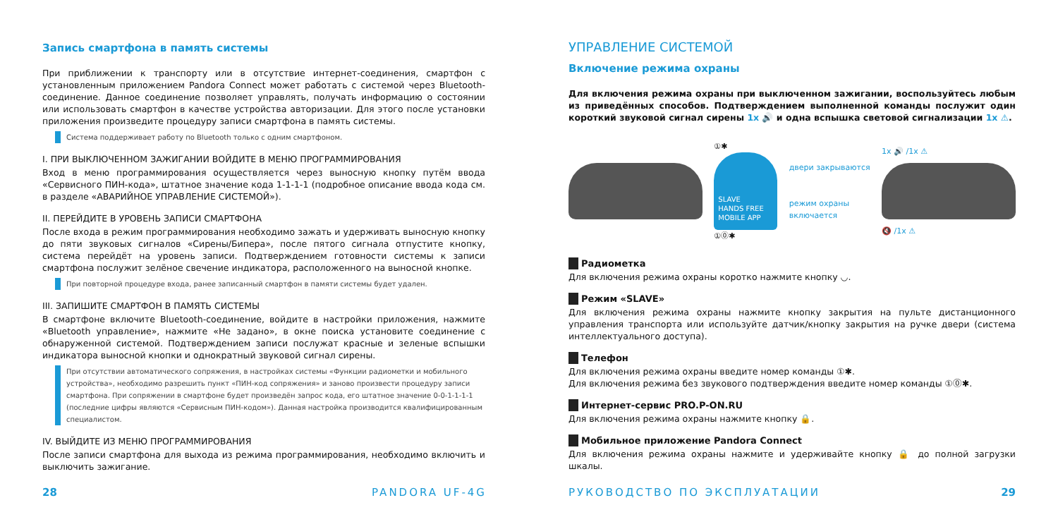Запись смартфона в память системы
При приближении к транспорту или в отсутствие интернет-соединения, смартфон с установленным приложением Pandora Connect может работать с системой через Bluetooth-соединение. Данное соединение позволяет управлять, получать информацию о состоянии или использовать смартфон в качестве устройства авторизации. Для этого после установки приложения произведите процедуру записи смартфона в память системы.
Система поддерживает работу по Bluetooth только с одним смартфоном.
I. ПРИ ВЫКЛЮЧЕННОМ ЗАЖИГАНИИ ВОЙДИТЕ В МЕНЮ ПРОГРАММИРОВАНИЯ
Вход в меню программирования осуществляется через выносную кнопку путём ввода «Сервисного ПИН-кода», штатное значение кода 1-1-1-1 (подробное описание ввода кода см. в разделе «АВАРИЙНОЕ УПРАВЛЕНИЕ СИСТЕМОЙ»).
II. ПЕРЕЙДИТЕ В УРОВЕНЬ ЗАПИСИ СМАРТФОНА
После входа в режим программирования необходимо зажать и удерживать выносную кнопку до пяти звуковых сигналов «Сирены/Бипера», после пятого сигнала отпустите кнопку, система перейдёт на уровень записи. Подтверждением готовности системы к записи смартфона послужит зелёное свечение индикатора, расположенного на выносной кнопке.
При повторной процедуре входа, ранее записанный смартфон в памяти системы будет удален.
III. ЗАПИШИТЕ СМАРТФОН В ПАМЯТЬ СИСТЕМЫ
В смартфоне включите Bluetooth-соединение, войдите в настройки приложения, нажмите «Bluetooth управление», нажмите «Не задано», в окне поиска установите соединение с обнаруженной системой. Подтверждением записи послужат красные и зеленые вспышки индикатора выносной кнопки и однократный звуковой сигнал сирены.
При отсутствии автоматического сопряжения, в настройках системы «Функции радиометки и мобильного устройства», необходимо разрешить пункт «ПИН-код сопряжения» и заново произвести процедуру записи смартфона. При сопряжении в смартфоне будет произведён запрос кода, его штатное значение 0-0-1-1-1-1 (последние цифры являются «Сервисным ПИН-кодом»). Данная настройка производится квалифицированным специалистом.
IV. ВЫЙДИТЕ ИЗ МЕНЮ ПРОГРАММИРОВАНИЯ
После записи смартфона для выхода из режима программирования, необходимо включить и выключить зажигание.
28 PANDORA UF-4G
УПРАВЛЕНИЕ СИСТЕМОЙ
Включение режима охраны
Для включения режима охраны при выключенном зажигании, воспользуйтесь любым из приведённых способов. Подтверждением выполненной команды послужит один короткий звуковой сигнал сирены 1x 🔊 и одна вспышка световой сигнализации 1x ⚠.
①✱
SLAVE
HANDS FREE
MOBILE APP
①⓪✱
двери закрываются
режим охраны
включается
1x 🔊 /1x ⚠
🔇 /1x ⚠
Радиометка
Для включения режима охраны коротко нажмите кнопку ◡.
Режим «SLAVE»
Для включения режима охраны нажмите кнопку закрытия на пульте дистанционного управления транспорта или используйте датчик/кнопку закрытия на ручке двери (система интеллектуального доступа).
Телефон
Для включения режима охраны введите номер команды ①✱.
Для включения режима без звукового подтверждения введите номер команды ①⓪✱.
Интернет-сервис PRO.P-ON.RU
Для включения режима охраны нажмите кнопку 🔒.
Мобильное приложение Pandora Connect
Для включения режима охраны нажмите и удерживайте кнопку 🔒 до полной загрузки шкалы.
РУКОВОДСТВО ПО ЭКСПЛУАТАЦИИ 29